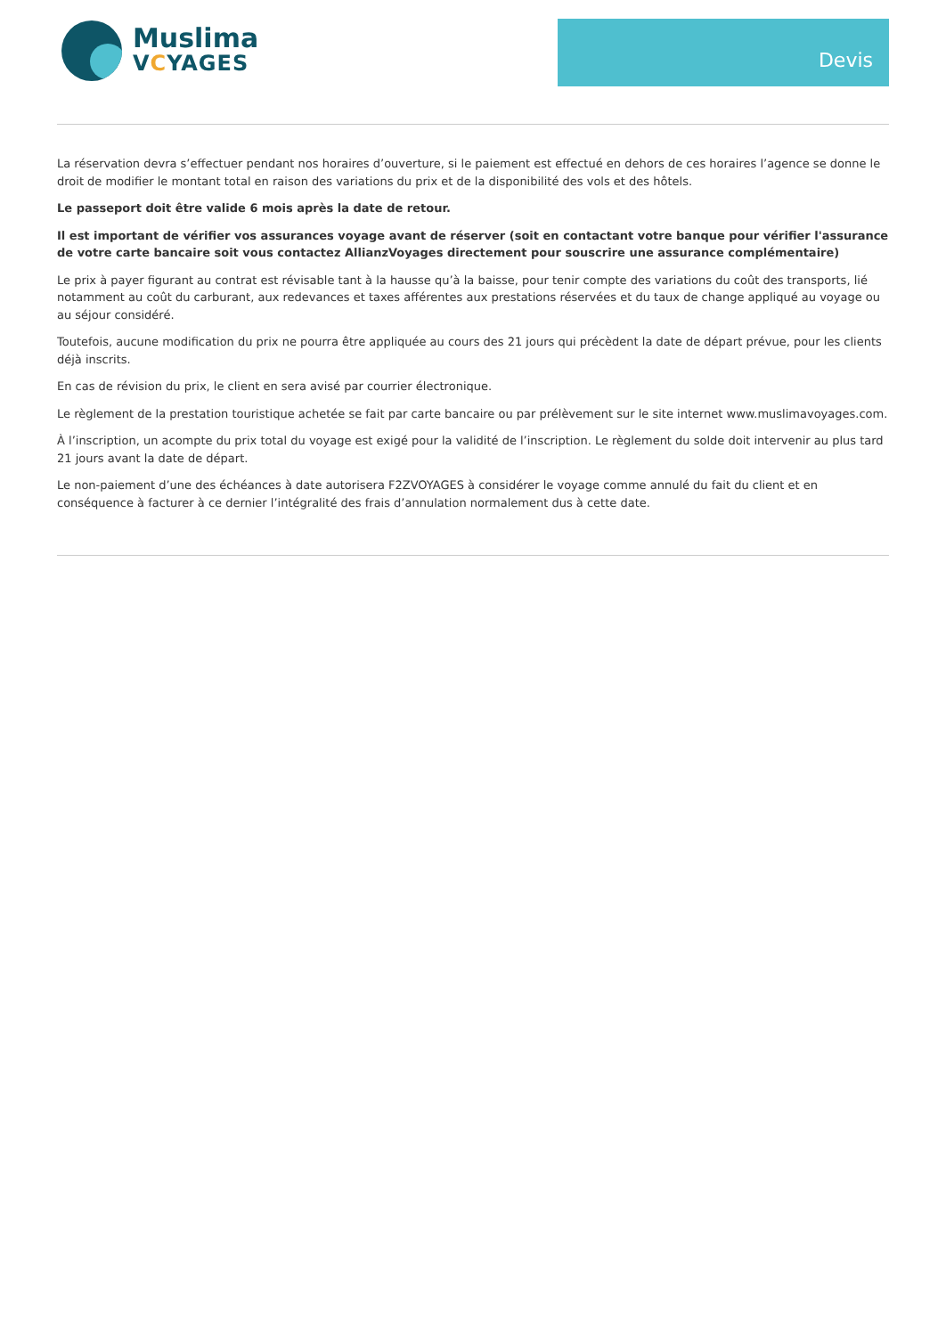Muslima
VCYAGES
Devis
La réservation devra s’effectuer pendant nos horaires d’ouverture, si le paiement est effectué en dehors de ces horaires l’agence se donne le droit de modifier le montant total en raison des variations du prix et de la disponibilité des vols et des hôtels.
Le passeport doit être valide 6 mois après la date de retour.
Il est important de vérifier vos assurances voyage avant de réserver (soit en contactant votre banque pour vérifier l'assurance de votre carte bancaire soit vous contactez AllianzVoyages directement pour souscrire une assurance complémentaire)
Le prix à payer figurant au contrat est révisable tant à la hausse qu’à la baisse, pour tenir compte des variations du coût des transports, lié notamment au coût du carburant, aux redevances et taxes afférentes aux prestations réservées et du taux de change appliqué au voyage ou au séjour considéré.
Toutefois, aucune modification du prix ne pourra être appliquée au cours des 21 jours qui précèdent la date de départ prévue, pour les clients déjà inscrits.
En cas de révision du prix, le client en sera avisé par courrier électronique.
Le règlement de la prestation touristique achetée se fait par carte bancaire ou par prélèvement sur le site internet www.muslimavoyages.com.
À l’inscription, un acompte du prix total du voyage est exigé pour la validité de l’inscription. Le règlement du solde doit intervenir au plus tard 21 jours avant la date de départ.
Le non-paiement d’une des échéances à date autorisera F2ZVOYAGES à considérer le voyage comme annulé du fait du client et en conséquence à facturer à ce dernier l’intégralité des frais d’annulation normalement dus à cette date.